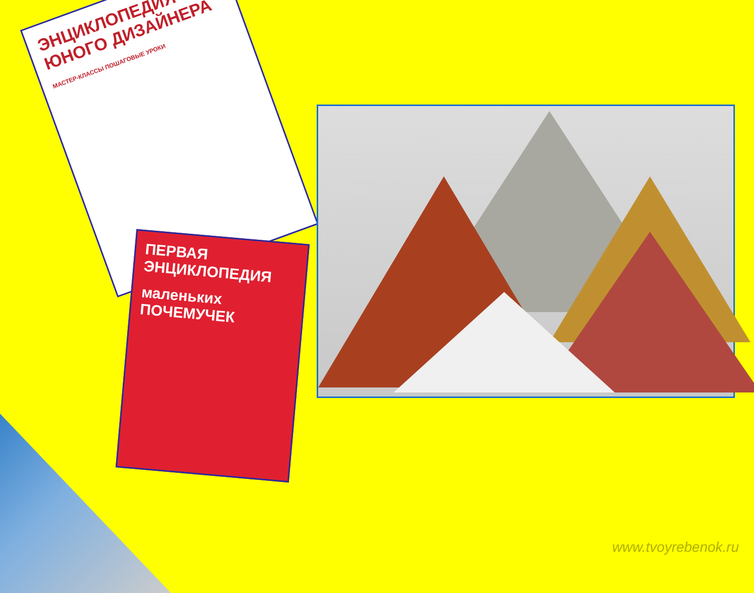ЭНЦИКЛОПЕДИЯ ЮНОГО ДИЗАЙНЕРА
МАСТЕР-КЛАССЫ ПОШАГОВЫЕ УРОКИ
ПЕРВАЯ ЭНЦИКЛОПЕДИЯ
маленьких ПОЧЕМУЧЕК
www.tvoyrebenok.ru